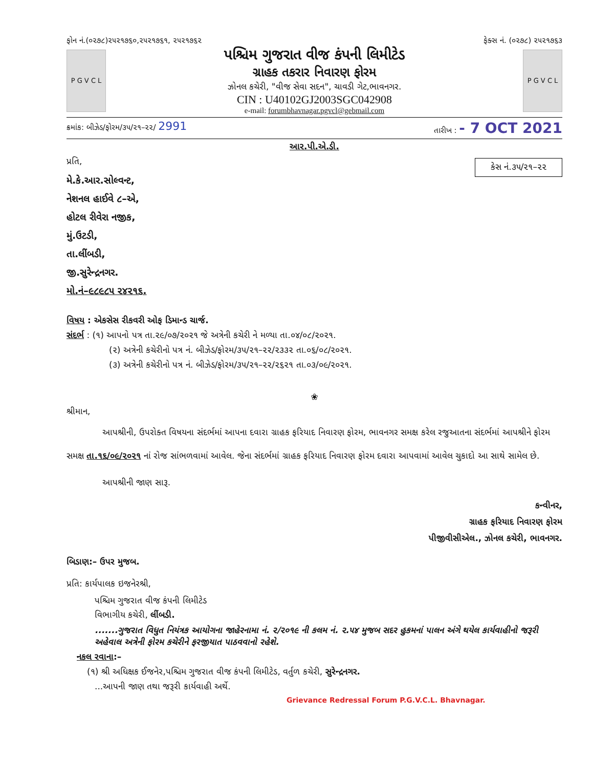ફોન નં.(૦૨૭૮)૨૫૨૧૭૬૦,૨૫૨૧૭૬૧, ૨૫૨૧૭૬૨ ફેક્સ નં. (૦૨૭૮) ૨૫૨૧૭૬૩
P G V C L
પશ્ચિમ ગુજરાત વીજ કંપની લિમીટેડ
ગ્રાહક તકરાર નિવારણ ફોરમ
ઝોનલ કચેરી, "વીજ સેવા સદન", ચાવડી ગેટ,ભાવનગર.
CIN : U40102GJ2003SGC042908
e-mail: forumbhavnagar.pgvcl@gebmail.com
P G V C L
ક્રમાંક: બીઝેડ/ફોરમ/૩૫/૨૧–૨૨/ 2991 તારીખ : - 7 OCT 2021
આર.પી.એ.ડી.
કેસ નં.૩૫/૨૧–૨૨
પ્રતિ,
મે.કે.આર.સોલ્વન્ટ,
નેશનલ હાઈવે ૮–એ,
હોટલ રીવેરા નજીક,
મું.ઉટડી,
તા.લીંબડી,
જી.સુરેન્દ્રનગર.
મો.નં–૯૮૯૮૫ ૨૪૨૧૬.
વિષય : એકસેસ રીકવરી ઓફ ડિમાન્ડ ચાર્જ.
સંદર્ભ : (૧) આપનો પત્ર તા.૨૯/૦૭/૨૦૨૧ જે અત્રેની કચેરી ને મળ્યા તા.૦૪/૦૮/૨૦૨૧.
(૨) અત્રેની કચેરીનો પત્ર નં. બીઝેડ/ફોરમ/૩૫/૨૧–૨૨/૨૩૩૨ તા.૦૬/૦૮/૨૦૨૧.
(૩) અત્રેની કચેરીનો પત્ર નં. બીઝેડ/ફોરમ/૩૫/૨૧–૨૨/૨૬૨૧ તા.૦૩/૦૯/૨૦૨૧.
❀
શ્રીમાન,
આપશ્રીની, ઉપરોક્ત વિષયના સંદર્ભમાં આપના દવારા ગ્રાહક ફરિયાદ નિવારણ ફોરમ, ભાવનગર સમક્ષ કરેલ રજુઆતના સંદર્ભમાં આપશ્રીને ફોરમ સમક્ષ તા.૧૬/૦૯/૨૦૨૧ નાં રોજ સાંભળવામાં આવેલ. જેના સંદર્ભમાં ગ્રાહક ફરિયાદ નિવારણ ફોરમ દવારા આપવામાં આવેલ ચુકાદો આ સાથે સામેલ છે.
આપશ્રીની જાણ સારૂ.
કન્વીનર,
ગ્રાહક ફરિયાદ નિવારણ ફોરમ
પીજીવીસીએલ., ઝોનલ કચેરી, ભાવનગર.
બિડાણ:– ઉપર મુજબ.
પ્રતિ: કાર્યપાલક ઇજનેરશ્રી,
પશ્ચિમ ગુજરાત વીજ કંપની લિમીટેડ
વિભાગીય કચેરી, લીંબડી.
.......ગુજરાત વિધુત નિયંત્રક આયોગના જાહેરનામા નં. ૨/૨૦૧૯ ની કલમ નં. ૨.૫૪ મુજબ સદર હુકમનાં પાલન અંગે થયેલ કાર્યવાહીનો જરૂરી અહેવાલ અત્રેની ફોરમ કચેરીને ફરજીયાત પાઠવવાનો રહેશે.
નકલ રવાના:–
(૧) શ્રી અધિક્ષક ઈજનેર,પશ્ચિમ ગુજરાત વીજ કંપની લિમીટેડ, વર્તુળ કચેરી, સુરેન્દ્રનગર.
...આપની જાણ તથા જરૂરી કાર્યવાહી અર્થે.
Grievance Redressal Forum P.G.V.C.L. Bhavnagar.